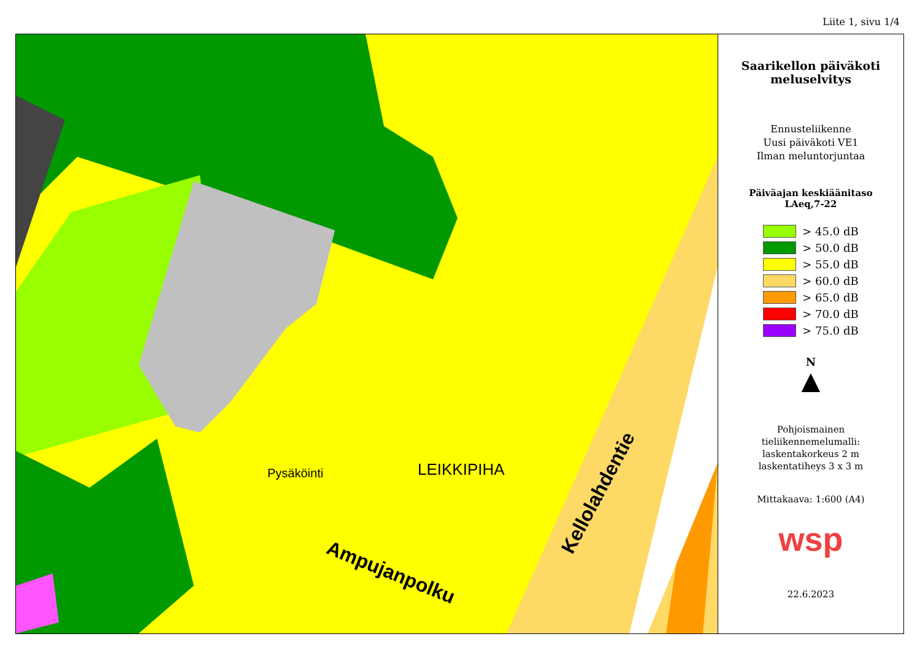Liite 1, sivu 1/4
LEIKKIPIHA
Pysäköinti
Ampujanpolku
Kellolahdentie
Saarikellon päiväkoti
meluselvitys
Ennusteliikenne
Uusi päiväkoti VE1
Ilman meluntorjuntaa
Päiväajan keskiäänitaso
LAeq,7-22
> 45.0 dB
> 50.0 dB
> 55.0 dB
> 60.0 dB
> 65.0 dB
> 70.0 dB
> 75.0 dB
N
▲
Pohjoismainen
tieliikennemelumalli:
laskentakorkeus 2 m
laskentatiheys 3 x 3 m
Mittakaava: 1:600 (A4)
wsp
22.6.2023